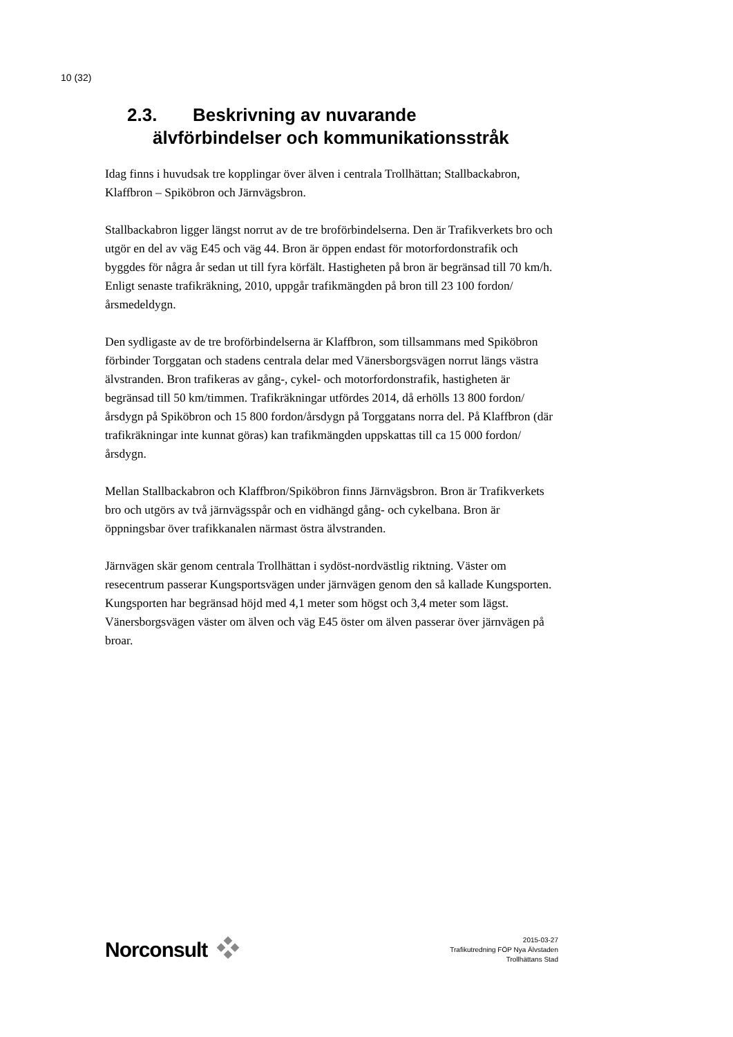10 (32)
2.3. Beskrivning av nuvarande
älvförbindelser och kommunikationsstråk
Idag finns i huvudsak tre kopplingar över älven i centrala Trollhättan; Stallbackabron, Klaffbron – Spiköbron och Järnvägsbron.
Stallbackabron ligger längst norrut av de tre broförbindelserna. Den är Trafikverkets bro och utgör en del av väg E45 och väg 44. Bron är öppen endast för motorfordonstrafik och byggdes för några år sedan ut till fyra körfält. Hastigheten på bron är begränsad till 70 km/h. Enligt senaste trafikräkning, 2010, uppgår trafikmängden på bron till 23 100 fordon/årsmedeldygn.
Den sydligaste av de tre broförbindelserna är Klaffbron, som tillsammans med Spiköbron förbinder Torggatan och stadens centrala delar med Vänersborgsvägen norrut längs västra älvstranden. Bron trafikeras av gång-, cykel- och motorfordonstrafik, hastigheten är begränsad till 50 km/timmen. Trafikräkningar utfördes 2014, då erhölls 13 800 fordon/årsdygn på Spiköbron och 15 800 fordon/årsdygn på Torggatans norra del. På Klaffbron (där trafikräkningar inte kunnat göras) kan trafikmängden uppskattas till ca 15 000 fordon/årsdygn.
Mellan Stallbackabron och Klaffbron/Spiköbron finns Järnvägsbron. Bron är Trafikverkets bro och utgörs av två järnvägsspår och en vidhängd gång- och cykelbana. Bron är öppningsbar över trafikkanalen närmast östra älvstranden.
Järnvägen skär genom centrala Trollhättan i sydöst-nordvästlig riktning. Väster om resecentrum passerar Kungsportsvägen under järnvägen genom den så kallade Kungsporten. Kungsporten har begränsad höjd med 4,1 meter som högst och 3,4 meter som lägst. Vänersborgsvägen väster om älven och väg E45 öster om älven passerar över järnvägen på broar.
Norconsult
2015-03-27
Trafikutredning FÖP Nya Älvstaden
Trollhättans Stad